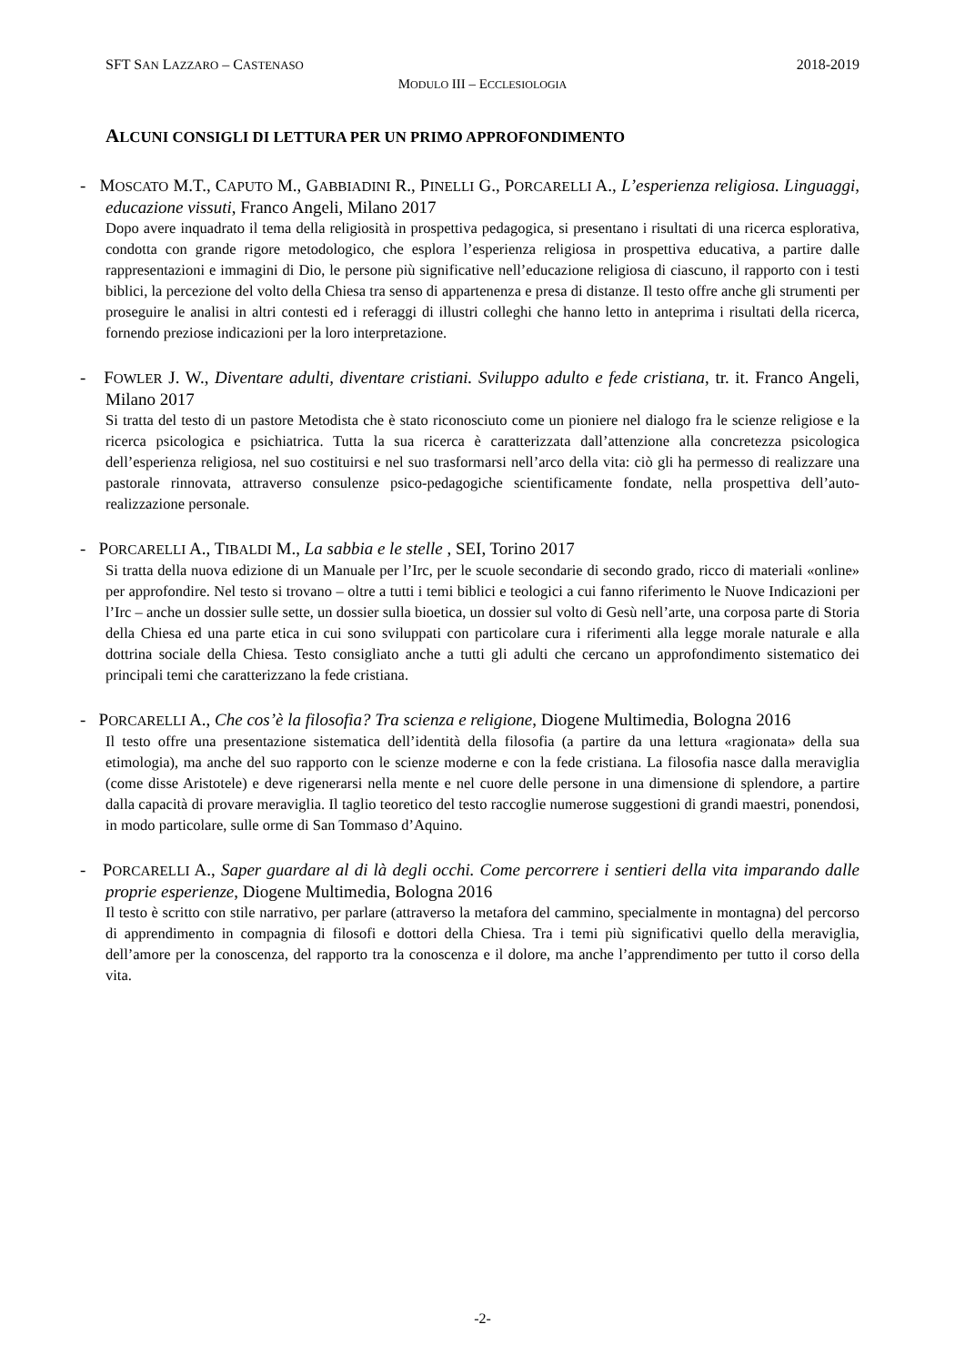SFT SAN LAZZARO – CASTENASO 2018-2019
MODULO III – ECCLESIOLOGIA
ALCUNI CONSIGLI DI LETTURA PER UN PRIMO APPROFONDIMENTO
- MOSCATO M.T., CAPUTO M., GABBIADINI R., PINELLI G., PORCARELLI A., L’esperienza religiosa. Linguaggi, educazione vissuti, Franco Angeli, Milano 2017
Dopo avere inquadrato il tema della religiosità in prospettiva pedagogica, si presentano i risultati di una ricerca esplorativa, condotta con grande rigore metodologico, che esplora l’esperienza religiosa in prospettiva educativa, a partire dalle rappresentazioni e immagini di Dio, le persone più significative nell’educazione religiosa di ciascuno, il rapporto con i testi biblici, la percezione del volto della Chiesa tra senso di appartenenza e presa di distanze. Il testo offre anche gli strumenti per proseguire le analisi in altri contesti ed i referaggi di illustri colleghi che hanno letto in anteprima i risultati della ricerca, fornendo preziose indicazioni per la loro interpretazione.
- FOWLER J. W., Diventare adulti, diventare cristiani. Sviluppo adulto e fede cristiana, tr. it. Franco Angeli, Milano 2017
Si tratta del testo di un pastore Metodista che è stato riconosciuto come un pioniere nel dialogo fra le scienze religiose e la ricerca psicologica e psichiatrica. Tutta la sua ricerca è caratterizzata dall’attenzione alla concretezza psicologica dell’esperienza religiosa, nel suo costituirsi e nel suo trasformarsi nell’arco della vita: ciò gli ha permesso di realizzare una pastorale rinnovata, attraverso consulenze psico-pedagogiche scientificamente fondate, nella prospettiva dell’auto-realizzazione personale.
- PORCARELLI A., TIBALDI M., La sabbia e le stelle , SEI, Torino 2017
Si tratta della nuova edizione di un Manuale per l’Irc, per le scuole secondarie di secondo grado, ricco di materiali «online» per approfondire. Nel testo si trovano – oltre a tutti i temi biblici e teologici a cui fanno riferimento le Nuove Indicazioni per l’Irc – anche un dossier sulle sette, un dossier sulla bioetica, un dossier sul volto di Gesù nell’arte, una corposa parte di Storia della Chiesa ed una parte etica in cui sono sviluppati con particolare cura i riferimenti alla legge morale naturale e alla dottrina sociale della Chiesa. Testo consigliato anche a tutti gli adulti che cercano un approfondimento sistematico dei principali temi che caratterizzano la fede cristiana.
- PORCARELLI A., Che cos’è la filosofia? Tra scienza e religione, Diogene Multimedia, Bologna 2016
Il testo offre una presentazione sistematica dell’identità della filosofia (a partire da una lettura «ragionata» della sua etimologia), ma anche del suo rapporto con le scienze moderne e con la fede cristiana. La filosofia nasce dalla meraviglia (come disse Aristotele) e deve rigenerarsi nella mente e nel cuore delle persone in una dimensione di splendore, a partire dalla capacità di provare meraviglia. Il taglio teoretico del testo raccoglie numerose suggestioni di grandi maestri, ponendosi, in modo particolare, sulle orme di San Tommaso d’Aquino.
- PORCARELLI A., Saper guardare al di là degli occhi. Come percorrere i sentieri della vita imparando dalle proprie esperienze, Diogene Multimedia, Bologna 2016
Il testo è scritto con stile narrativo, per parlare (attraverso la metafora del cammino, specialmente in montagna) del percorso di apprendimento in compagnia di filosofi e dottori della Chiesa. Tra i temi più significativi quello della meraviglia, dell’amore per la conoscenza, del rapporto tra la conoscenza e il dolore, ma anche l’apprendimento per tutto il corso della vita.
-2-